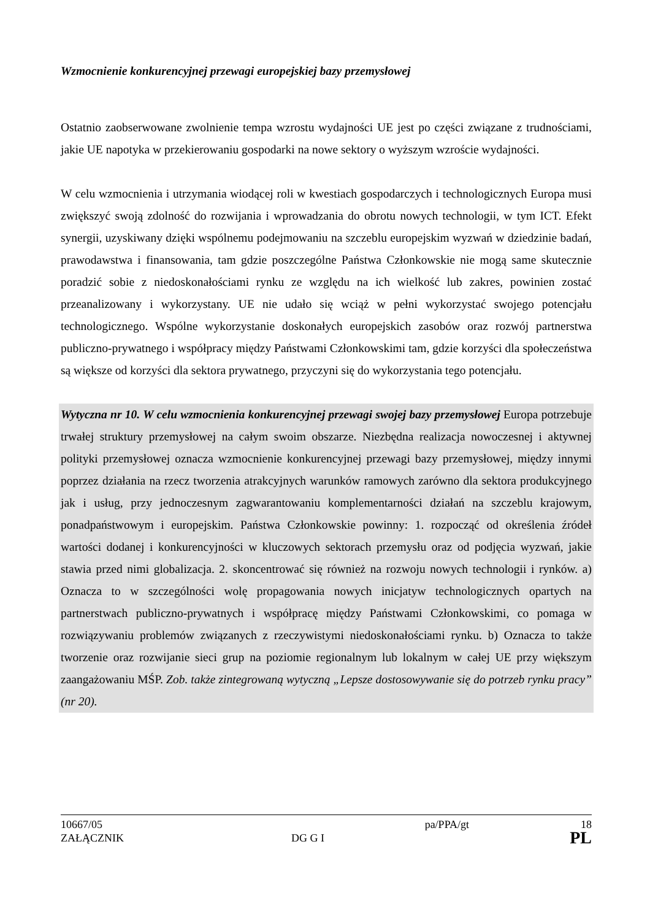Wzmocnienie konkurencyjnej przewagi europejskiej bazy przemysłowej
Ostatnio zaobserwowane zwolnienie tempa wzrostu wydajności UE jest po części związane z trudnościami, jakie UE napotyka w przekierowaniu gospodarki na nowe sektory o wyższym wzroście wydajności.
W celu wzmocnienia i utrzymania wiodącej roli w kwestiach gospodarczych i technologicznych Europa musi zwiększyć swoją zdolność do rozwijania i wprowadzania do obrotu nowych technologii, w tym ICT. Efekt synergii, uzyskiwany dzięki wspólnemu podejmowaniu na szczeblu europejskim wyzwań w dziedzinie badań, prawodawstwa i finansowania, tam gdzie poszczególne Państwa Członkowskie nie mogą same skutecznie poradzić sobie z niedoskonałościami rynku ze względu na ich wielkość lub zakres, powinien zostać przeanalizowany i wykorzystany. UE nie udało się wciąż w pełni wykorzystać swojego potencjału technologicznego. Wspólne wykorzystanie doskonałych europejskich zasobów oraz rozwój partnerstwa publiczno-prywatnego i współpracy między Państwami Członkowskimi tam, gdzie korzyści dla społeczeństwa są większe od korzyści dla sektora prywatnego, przyczyni się do wykorzystania tego potencjału.
Wytyczna nr 10. W celu wzmocnienia konkurencyjnej przewagi swojej bazy przemysłowej Europa potrzebuje trwałej struktury przemysłowej na całym swoim obszarze. Niezbędna realizacja nowoczesnej i aktywnej polityki przemysłowej oznacza wzmocnienie konkurencyjnej przewagi bazy przemysłowej, między innymi poprzez działania na rzecz tworzenia atrakcyjnych warunków ramowych zarówno dla sektora produkcyjnego jak i usług, przy jednoczesnym zagwarantowaniu komplementarności działań na szczeblu krajowym, ponadpaństwowym i europejskim. Państwa Członkowskie powinny: 1. rozpocząć od określenia źródeł wartości dodanej i konkurencyjności w kluczowych sektorach przemysłu oraz od podjęcia wyzwań, jakie stawia przed nimi globalizacja. 2. skoncentrować się również na rozwoju nowych technologii i rynków. a) Oznacza to w szczególności wolę propagowania nowych inicjatyw technologicznych opartych na partnerstwach publiczno-prywatnych i współpracę między Państwami Członkowskimi, co pomaga w rozwiązywaniu problemów związanych z rzeczywistymi niedoskonałościami rynku. b) Oznacza to także tworzenie oraz rozwijanie sieci grup na poziomie regionalnym lub lokalnym w całej UE przy większym zaangażowaniu MŚP. Zob. także zintegrowaną wytyczną „Lepsze dostosowywanie się do potrzeb rynku pracy” (nr 20).
10667/05 pa/PPA/gt 18
ZAŁĄCZNIK DG G I
PL